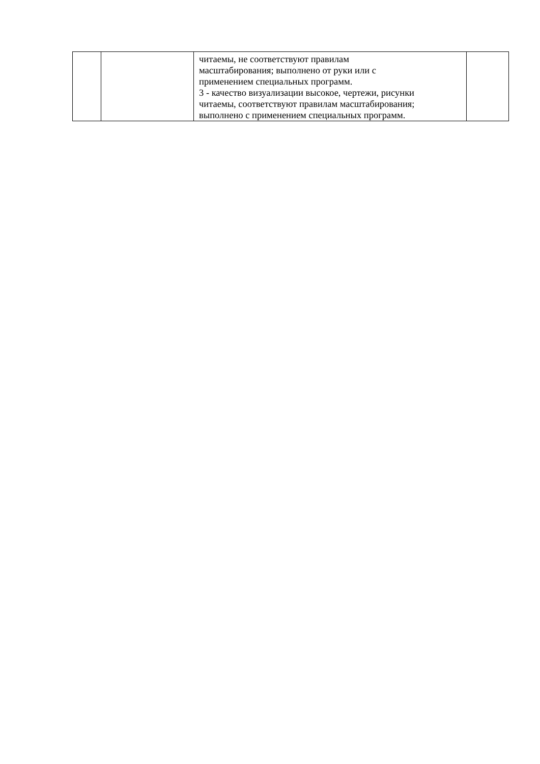| | | читаемы, не соответствуют правилам масштабирования; выполнено от руки или с применением специальных программ. 3 - качество визуализации высокое, чертежи, рисунки читаемы, соответствуют правилам масштабирования; выполнено с применением специальных программ. | |